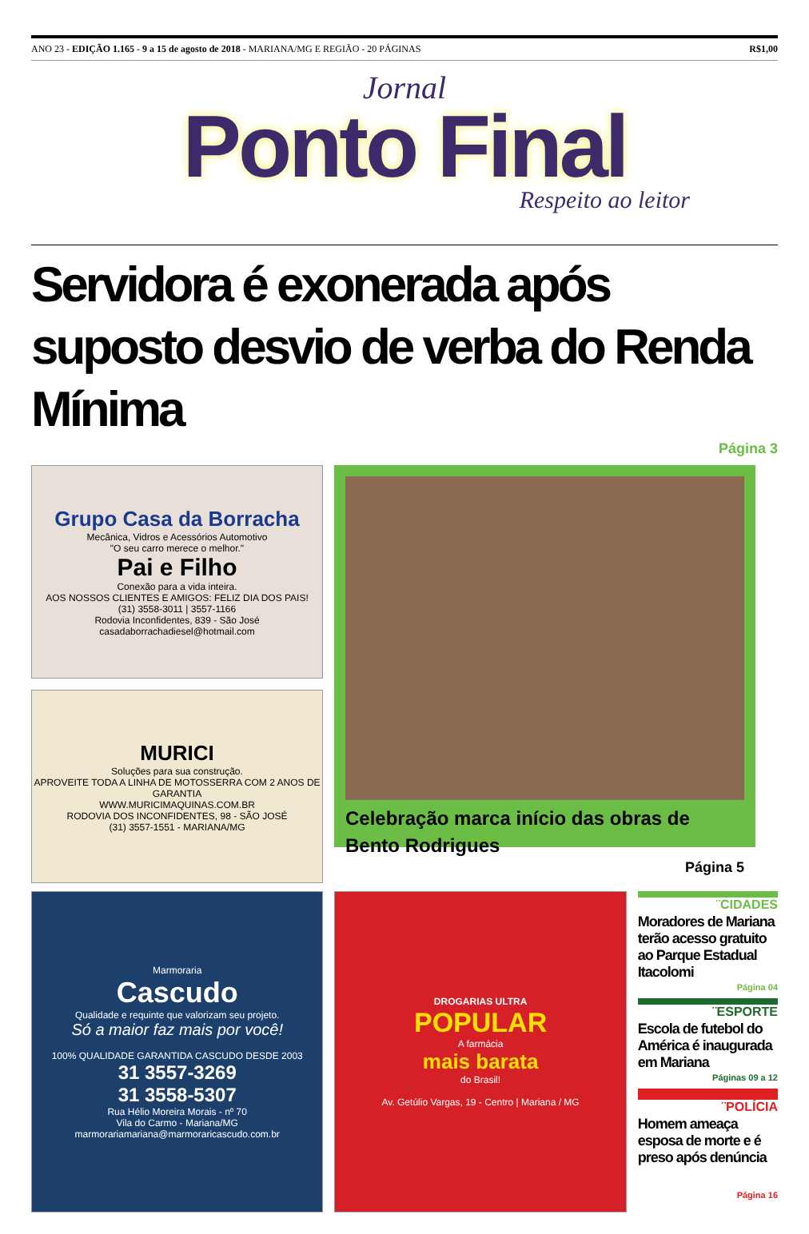ANO 23 - EDIÇÃO 1.165 - 9 a 15 de agosto de 2018 - MARIANA/MG E REGIÃO - 20 PÁGINAS R$1,00
Jornal
Ponto Final
Respeito ao leitor
Servidora é exonerada após suposto desvio de verba do Renda Mínima
Página 3
Grupo Casa da Borracha
Mecânica, Vidros e Acessórios Automotivo
"O seu carro merece o melhor."
Pai e Filho
Conexão para a vida inteira.
AOS NOSSOS CLIENTES E AMIGOS: FELIZ DIA DOS PAIS!
(31) 3558-3011 | 3557-1166
Rodovia Inconfidentes, 839 - São José
casadaborrachadiesel@hotmail.com
MURICI
Soluções para sua construção.
APROVEITE TODA A LINHA DE MOTOSSERRA COM 2 ANOS DE GARANTIA
WWW.MURICIMAQUINAS.COM.BR
RODOVIA DOS INCONFIDENTES, 98 - SÃO JOSÉ
(31) 3557-1551 - MARIANA/MG
Celebração marca início das obras de Bento Rodrigues
Página 5
Marmoraria
Cascudo
Qualidade e requinte que valorizam seu projeto.
Só a maior faz mais por você!
100% QUALIDADE GARANTIDA CASCUDO DESDE 2003
31 3557-3269
31 3558-5307
Rua Hélio Moreira Morais - nº 70
Vila do Carmo - Mariana/MG
marmorariamariana@marmoraricascudo.com.br
DROGARIAS ULTRA
POPULAR
A farmácia
mais barata
do Brasil!
Av. Getúlio Vargas, 19 - Centro | Mariana / MG
¨CIDADES
Moradores de Mariana terão acesso gratuito ao Parque Estadual Itacolomi
Página 04
¨ESPORTE
Escola de futebol do América é inaugurada em Mariana
Páginas 09 a 12
¨POLÍCIA
Homem ameaça esposa de morte e é preso após denúncia
Página 16